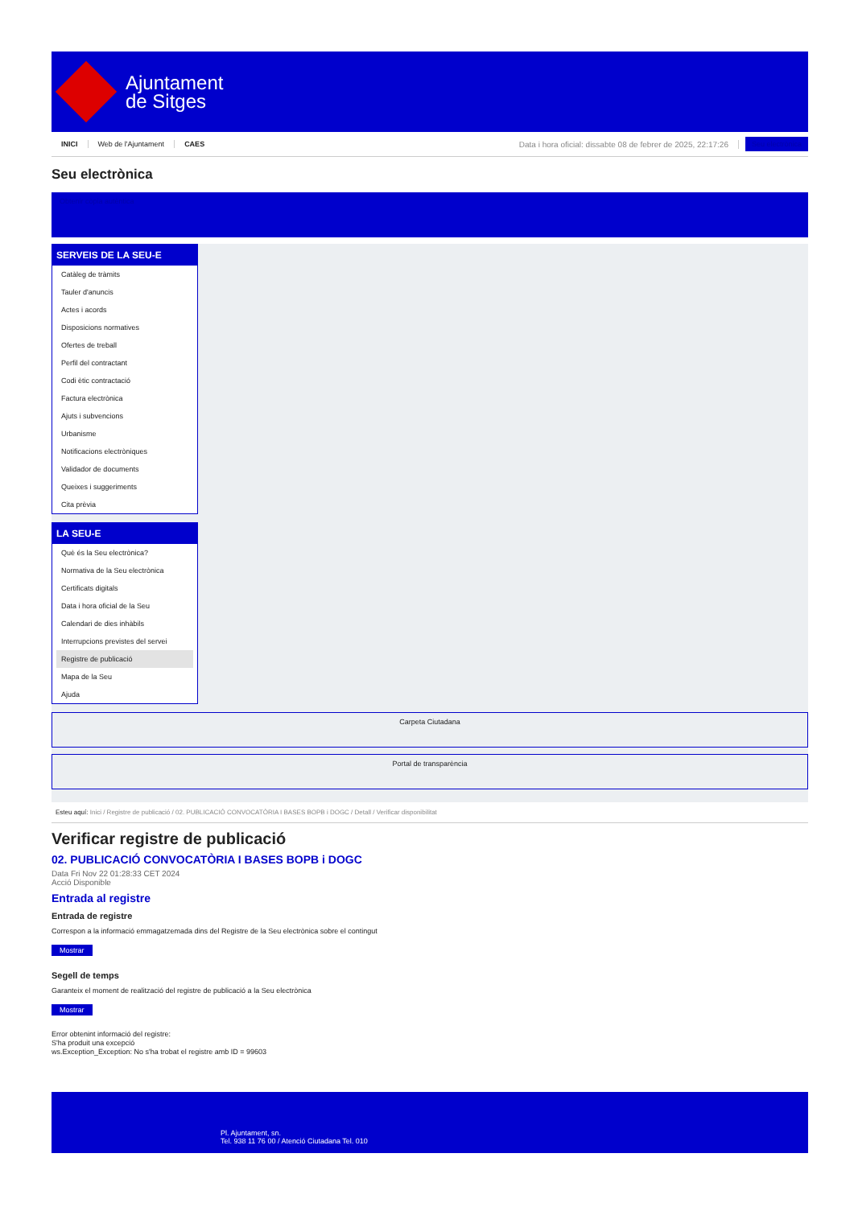Ajuntament
de Sitges
INICI Web de l'Ajuntament CAES Data i hora oficial: dissabte 08 de febrer de 2025, 22:17:26 Seu electrònica
Seu electrònica
Obtenir còpia autèntica
SERVEIS DE LA SEU-E
Catàleg de tràmits
Tauler d'anuncis
Actes i acords
Disposicions normatives
Ofertes de treball
Perfil del contractant
Codi ètic contractació
Factura electrònica
Ajuts i subvencions
Urbanisme
Notificacions electròniques
Validador de documents
Queixes i suggeriments
Cita prèvia
LA SEU-E
Què és la Seu electrònica?
Normativa de la Seu electrònica
Certificats digitals
Data i hora oficial de la Seu
Calendari de dies inhàbils
Interrupcions previstes del servei
Registre de publicació
Mapa de la Seu
Ajuda
Carpeta Ciutadana
Portal de transparència
Esteu aquí: Inici / Registre de publicació / 02. PUBLICACIÓ CONVOCATÒRIA I BASES BOPB i DOGC / Detall / Verificar disponibilitat
Verificar registre de publicació
02. PUBLICACIÓ CONVOCATÒRIA I BASES BOPB i DOGC
Data Fri Nov 22 01:28:33 CET 2024
Acció Disponible
Entrada al registre
Entrada de registre
Correspon a la informació emmagatzemada dins del Registre de la Seu electrònica sobre el contingut
Mostrar
Segell de temps
Garanteix el moment de realització del registre de publicació a la Seu electrònica
Mostrar
Error obtenint informació del registre:
S'ha produit una excepció
ws.Exception_Exception: No s'ha trobat el registre amb ID = 99603
Pl. Ajuntament, sn.
Tel. 938 11 76 00 / Atenció Ciutadana Tel. 010